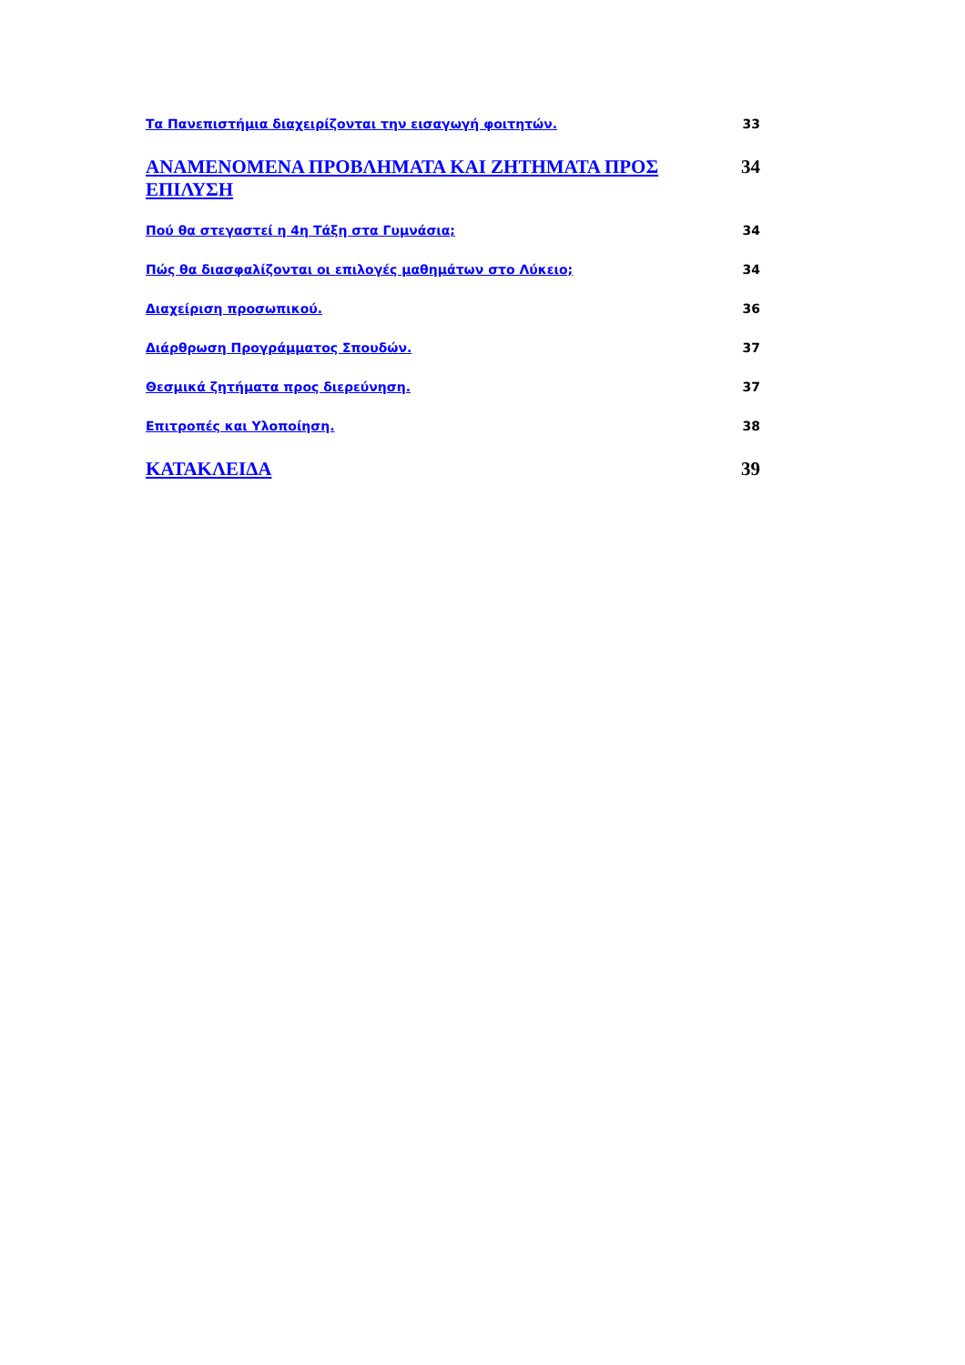Τα Πανεπιστήμια διαχειρίζονται την εισαγωγή φοιτητών. 33
ΑΝΑΜΕΝΟΜΕΝΑ ΠΡΟΒΛΗΜΑΤΑ ΚΑΙ ΖΗΤΗΜΑΤΑ ΠΡΟΣ ΕΠΙΛΥΣΗ 34
Πού θα στεγαστεί η 4η Τάξη στα Γυμνάσια; 34
Πώς θα διασφαλίζονται οι επιλογές μαθημάτων στο Λύκειο; 34
Διαχείριση προσωπικού. 36
Διάρθρωση Προγράμματος Σπουδών. 37
Θεσμικά ζητήματα προς διερεύνηση. 37
Επιτροπές και Υλοποίηση. 38
ΚΑΤΑΚΛΕΙΔΑ 39